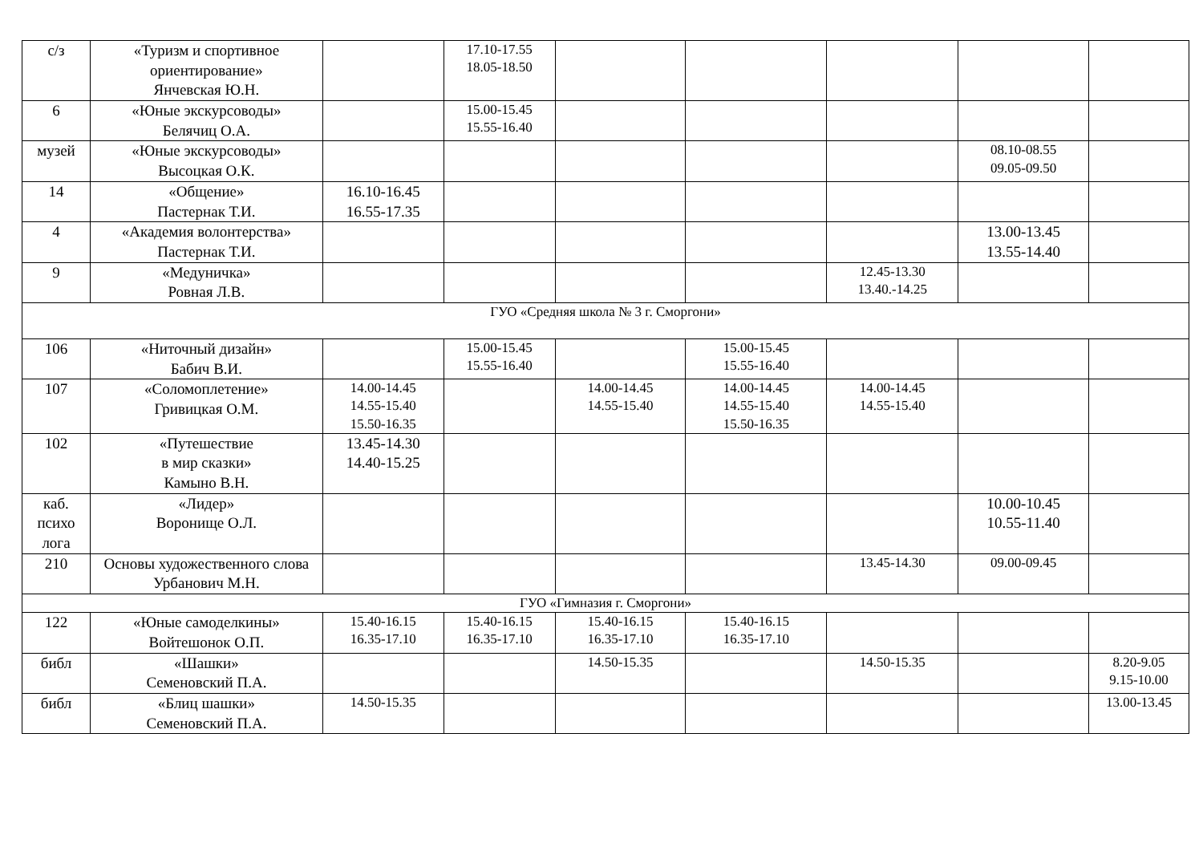| с/з | «Туризм и спортивное ориентирование» Янчевская Ю.Н. | | 17.10-17.55 18.05-18.50 | | | | | |
| 6 | «Юные экскурсоводы» Белячиц О.А. | | 15.00-15.45 15.55-16.40 | | | | | |
| музей | «Юные экскурсоводы» Высоцкая О.К. | | | | | | 08.10-08.55 09.05-09.50 | |
| 14 | «Общение» Пастернак Т.И. | 16.10-16.45 16.55-17.35 | | | | | | |
| 4 | «Академия волонтерства» Пастернак Т.И. | | | | | | 13.00-13.45 13.55-14.40 | |
| 9 | «Медуничка» Ровная Л.В. | | | | | 12.45-13.30 13.40.-14.25 | | |
| ГУО «Средняя школа № 3 г. Сморгони» | | | | | | | | |
| 106 | «Ниточный дизайн» Бабич В.И. | | 15.00-15.45 15.55-16.40 | | 15.00-15.45 15.55-16.40 | | | |
| 107 | «Соломоплетение» Гривицкая О.М. | 14.00-14.45 14.55-15.40 15.50-16.35 | | 14.00-14.45 14.55-15.40 | 14.00-14.45 14.55-15.40 15.50-16.35 | 14.00-14.45 14.55-15.40 | | |
| 102 | «Путешествие в мир сказки» Камыно В.Н. | 13.45-14.30 14.40-15.25 | | | | | | |
| каб. психо лога | «Лидер» Воронище О.Л. | | | | | | 10.00-10.45 10.55-11.40 | |
| 210 | Основы художественного слова Урбанович М.Н. | | | | | 13.45-14.30 | 09.00-09.45 | |
| ГУО «Гимназия г. Сморгони» | | | | | | | | |
| 122 | «Юные самоделкины» Войтешонок О.П. | 15.40-16.15 16.35-17.10 | 15.40-16.15 16.35-17.10 | 15.40-16.15 16.35-17.10 | 15.40-16.15 16.35-17.10 | | | |
| библ | «Шашки» Семеновский П.А. | | | 14.50-15.35 | | 14.50-15.35 | | 8.20-9.05 9.15-10.00 |
| библ | «Блиц шашки» Семеновский П.А. | 14.50-15.35 | | | | | | 13.00-13.45 |